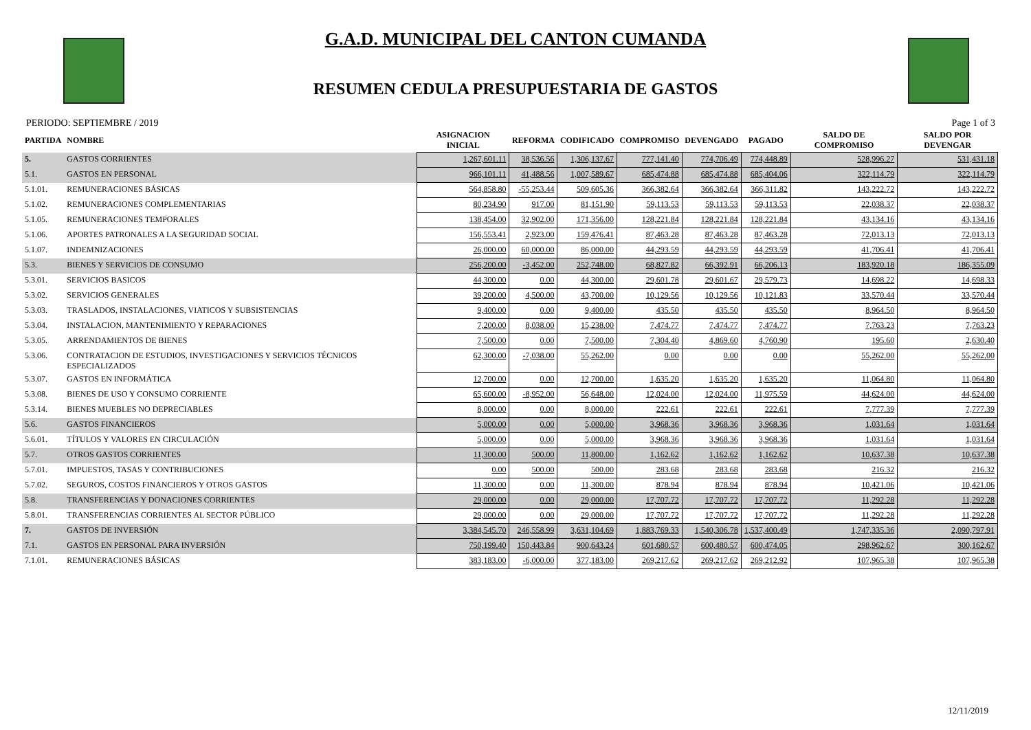G.A.D. MUNICIPAL DEL CANTON CUMANDA
RESUMEN CEDULA PRESUPUESTARIA DE GASTOS
PERIODO: SEPTIEMBRE / 2019 Page 1 of 3
| PARTIDA | NOMBRE | ASIGNACION INICIAL | REFORMA | CODIFICADO | COMPROMISO | DEVENGADO | PAGADO | SALDO DE COMPROMISO | SALDO POR DEVENGAR |
| --- | --- | --- | --- | --- | --- | --- | --- | --- | --- |
| 5. | GASTOS CORRIENTES | 1,267,601.11 | 38,536.56 | 1,306,137.67 | 777,141.40 | 774,706.49 | 774,448.89 | 528,996.27 | 531,431.18 |
| 5.1. | GASTOS EN PERSONAL | 966,101.11 | 41,488.56 | 1,007,589.67 | 685,474.88 | 685,474.88 | 685,404.06 | 322,114.79 | 322,114.79 |
| 5.1.01. | REMUNERACIONES BÁSICAS | 564,858.80 | -55,253.44 | 509,605.36 | 366,382.64 | 366,382.64 | 366,311.82 | 143,222.72 | 143,222.72 |
| 5.1.02. | REMUNERACIONES COMPLEMENTARIAS | 80,234.90 | 917.00 | 81,151.90 | 59,113.53 | 59,113.53 | 59,113.53 | 22,038.37 | 22,038.37 |
| 5.1.05. | REMUNERACIONES TEMPORALES | 138,454.00 | 32,902.00 | 171,356.00 | 128,221.84 | 128,221.84 | 128,221.84 | 43,134.16 | 43,134.16 |
| 5.1.06. | APORTES PATRONALES A LA SEGURIDAD SOCIAL | 156,553.41 | 2,923.00 | 159,476.41 | 87,463.28 | 87,463.28 | 87,463.28 | 72,013.13 | 72,013.13 |
| 5.1.07. | INDEMNIZACIONES | 26,000.00 | 60,000.00 | 86,000.00 | 44,293.59 | 44,293.59 | 44,293.59 | 41,706.41 | 41,706.41 |
| 5.3. | BIENES Y SERVICIOS DE CONSUMO | 256,200.00 | -3,452.00 | 252,748.00 | 68,827.82 | 66,392.91 | 66,206.13 | 183,920.18 | 186,355.09 |
| 5.3.01. | SERVICIOS BASICOS | 44,300.00 | 0.00 | 44,300.00 | 29,601.78 | 29,601.67 | 29,579.73 | 14,698.22 | 14,698.33 |
| 5.3.02. | SERVICIOS GENERALES | 39,200.00 | 4,500.00 | 43,700.00 | 10,129.56 | 10,129.56 | 10,121.83 | 33,570.44 | 33,570.44 |
| 5.3.03. | TRASLADOS, INSTALACIONES, VIATICOS Y SUBSISTENCIAS | 9,400.00 | 0.00 | 9,400.00 | 435.50 | 435.50 | 435.50 | 8,964.50 | 8,964.50 |
| 5.3.04. | INSTALACION, MANTENIMIENTO Y REPARACIONES | 7,200.00 | 8,038.00 | 15,238.00 | 7,474.77 | 7,474.77 | 7,474.77 | 7,763.23 | 7,763.23 |
| 5.3.05. | ARRENDAMIENTOS DE BIENES | 7,500.00 | 0.00 | 7,500.00 | 7,304.40 | 4,869.60 | 4,760.90 | 195.60 | 2,630.40 |
| 5.3.06. | CONTRATACION DE ESTUDIOS, INVESTIGACIONES Y SERVICIOS TÉCNICOS ESPECIALIZADOS | 62,300.00 | -7,038.00 | 55,262.00 | 0.00 | 0.00 | 0.00 | 55,262.00 | 55,262.00 |
| 5.3.07. | GASTOS EN INFORMÁTICA | 12,700.00 | 0.00 | 12,700.00 | 1,635.20 | 1,635.20 | 1,635.20 | 11,064.80 | 11,064.80 |
| 5.3.08. | BIENES DE USO Y CONSUMO CORRIENTE | 65,600.00 | -8,952.00 | 56,648.00 | 12,024.00 | 12,024.00 | 11,975.59 | 44,624.00 | 44,624.00 |
| 5.3.14. | BIENES MUEBLES NO DEPRECIABLES | 8,000.00 | 0.00 | 8,000.00 | 222.61 | 222.61 | 222.61 | 7,777.39 | 7,777.39 |
| 5.6. | GASTOS FINANCIEROS | 5,000.00 | 0.00 | 5,000.00 | 3,968.36 | 3,968.36 | 3,968.36 | 1,031.64 | 1,031.64 |
| 5.6.01. | TÍTULOS Y VALORES EN CIRCULACIÓN | 5,000.00 | 0.00 | 5,000.00 | 3,968.36 | 3,968.36 | 3,968.36 | 1,031.64 | 1,031.64 |
| 5.7. | OTROS GASTOS CORRIENTES | 11,300.00 | 500.00 | 11,800.00 | 1,162.62 | 1,162.62 | 1,162.62 | 10,637.38 | 10,637.38 |
| 5.7.01. | IMPUESTOS, TASAS Y CONTRIBUCIONES | 0.00 | 500.00 | 500.00 | 283.68 | 283.68 | 283.68 | 216.32 | 216.32 |
| 5.7.02. | SEGUROS, COSTOS FINANCIEROS Y OTROS GASTOS | 11,300.00 | 0.00 | 11,300.00 | 878.94 | 878.94 | 878.94 | 10,421.06 | 10,421.06 |
| 5.8. | TRANSFERENCIAS Y DONACIONES CORRIENTES | 29,000.00 | 0.00 | 29,000.00 | 17,707.72 | 17,707.72 | 17,707.72 | 11,292.28 | 11,292.28 |
| 5.8.01. | TRANSFERENCIAS CORRIENTES AL SECTOR PÚBLICO | 29,000.00 | 0.00 | 29,000.00 | 17,707.72 | 17,707.72 | 17,707.72 | 11,292.28 | 11,292.28 |
| 7. | GASTOS DE INVERSIÓN | 3,384,545.70 | 246,558.99 | 3,631,104.69 | 1,883,769.33 | 1,540,306.78 | 1,537,400.49 | 1,747,335.36 | 2,090,797.91 |
| 7.1. | GASTOS EN PERSONAL PARA INVERSIÓN | 750,199.40 | 150,443.84 | 900,643.24 | 601,680.57 | 600,480.57 | 600,474.05 | 298,962.67 | 300,162.67 |
| 7.1.01. | REMUNERACIONES BÁSICAS | 383,183.00 | -6,000.00 | 377,183.00 | 269,217.62 | 269,217.62 | 269,212.92 | 107,965.38 | 107,965.38 |
12/11/2019